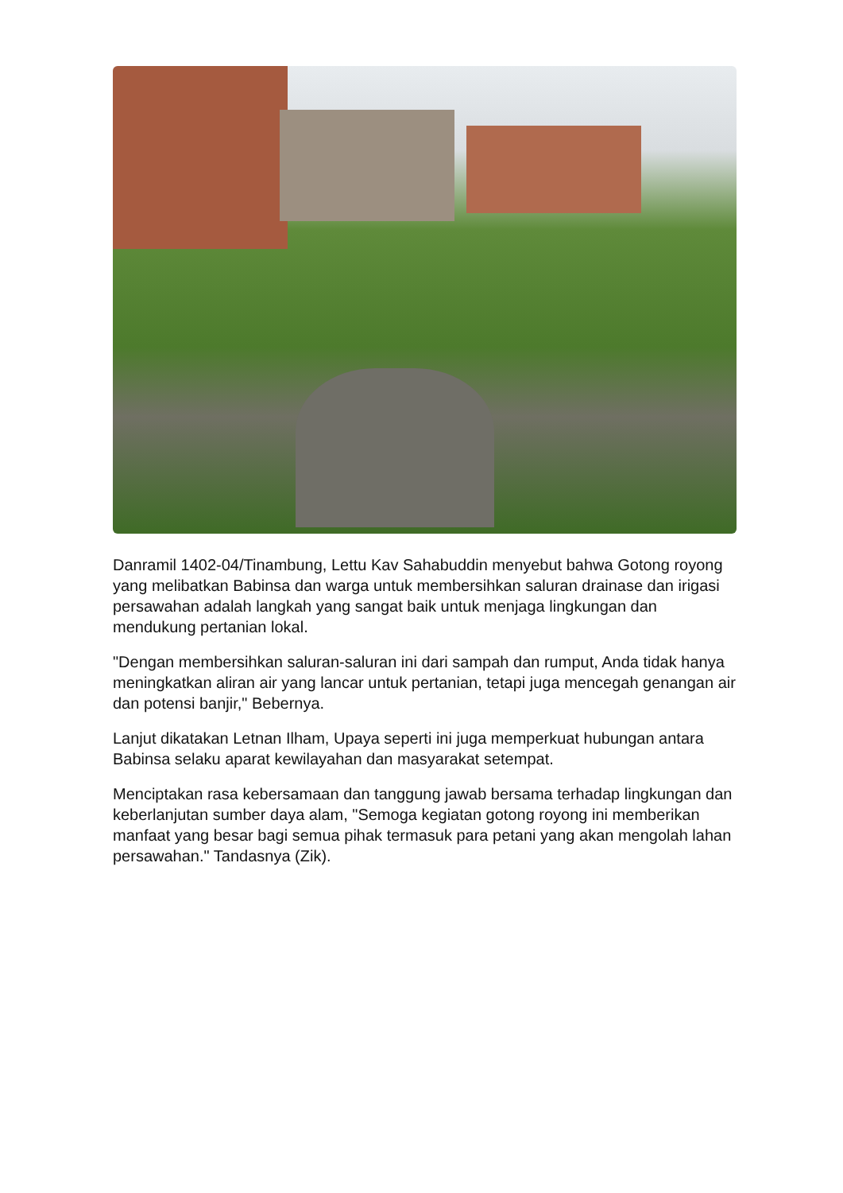Danramil 1402-04/Tinambung, Lettu Kav Sahabuddin menyebut bahwa Gotong royong yang melibatkan Babinsa dan warga untuk membersihkan saluran drainase dan irigasi persawahan adalah langkah yang sangat baik untuk menjaga lingkungan dan mendukung pertanian lokal.
"Dengan membersihkan saluran-saluran ini dari sampah dan rumput, Anda tidak hanya meningkatkan aliran air yang lancar untuk pertanian, tetapi juga mencegah genangan air dan potensi banjir," Bebernya.
Lanjut dikatakan Letnan Ilham, Upaya seperti ini juga memperkuat hubungan antara Babinsa selaku aparat kewilayahan dan masyarakat setempat.
Menciptakan rasa kebersamaan dan tanggung jawab bersama terhadap lingkungan dan keberlanjutan sumber daya alam, "Semoga kegiatan gotong royong ini memberikan manfaat yang besar bagi semua pihak termasuk para petani yang akan mengolah lahan persawahan." Tandasnya (Zik).